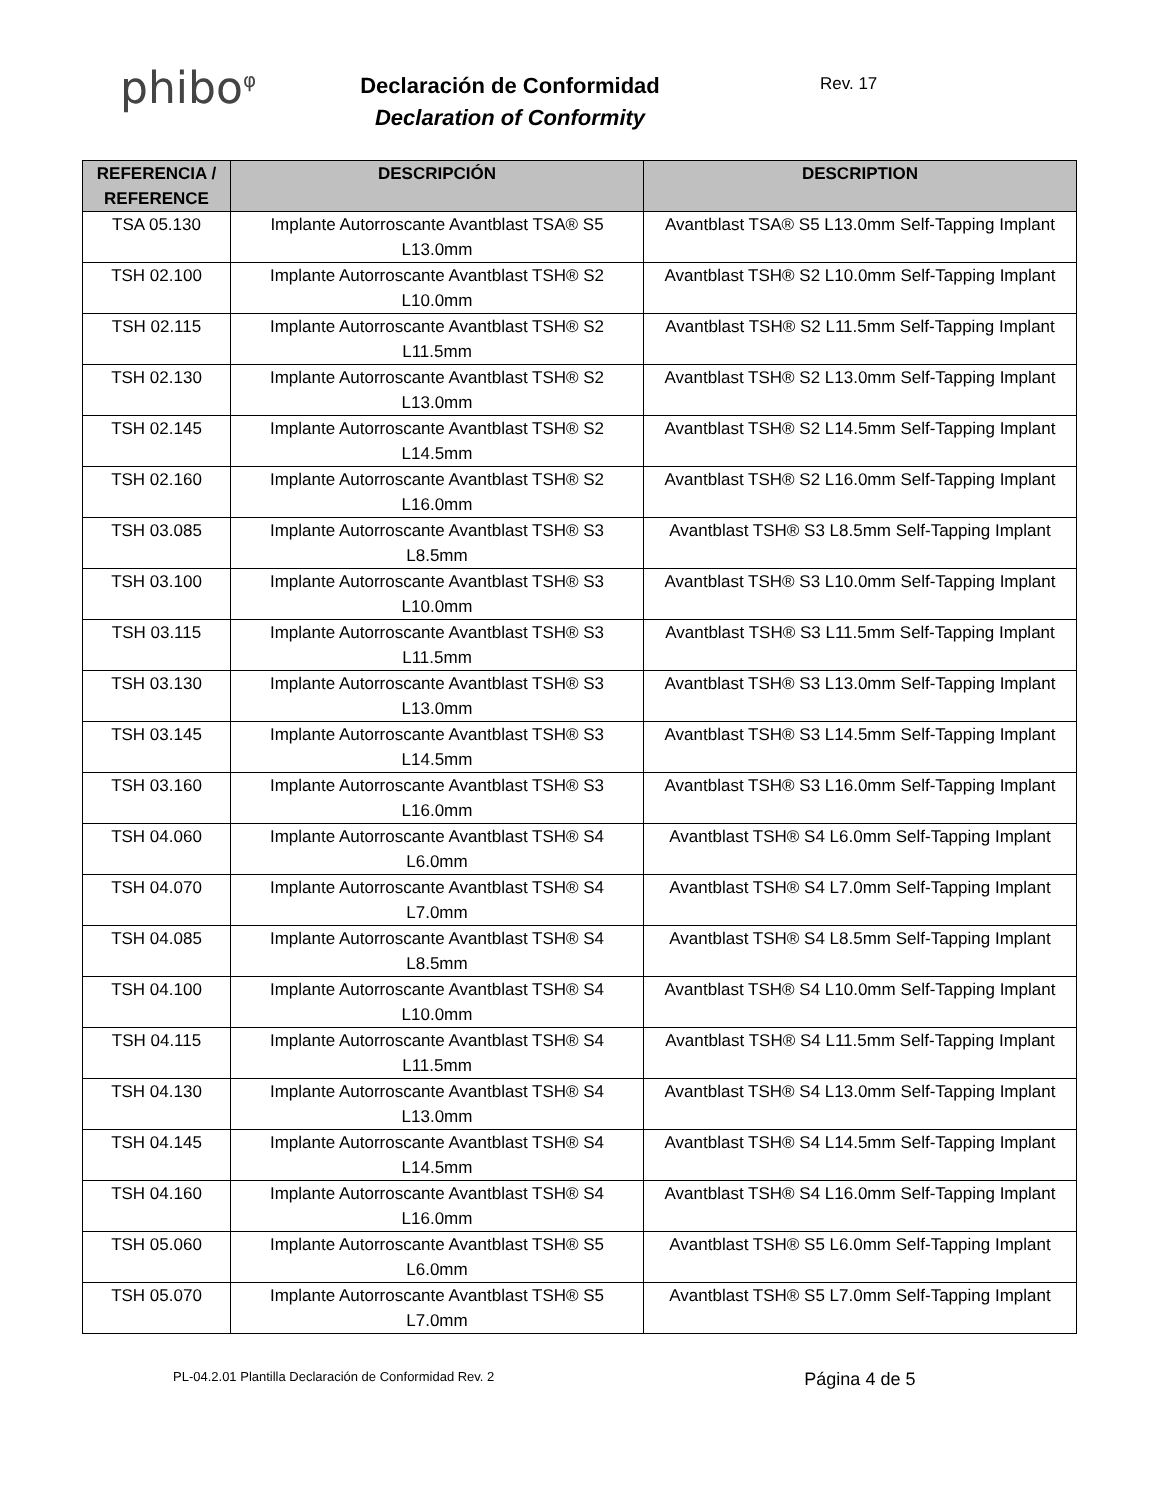phibo<sup>φ</sup>
Declaración de Conformidad
Declaration of Conformity
Rev. 17
| REFERENCIA / REFERENCE | DESCRIPCIÓN | DESCRIPTION |
| --- | --- | --- |
| TSA 05.130 | Implante Autorroscante Avantblast TSA® S5 L13.0mm | Avantblast TSA® S5 L13.0mm Self-Tapping Implant |
| TSH 02.100 | Implante Autorroscante Avantblast TSH® S2 L10.0mm | Avantblast TSH® S2 L10.0mm Self-Tapping Implant |
| TSH 02.115 | Implante Autorroscante Avantblast TSH® S2 L11.5mm | Avantblast TSH® S2 L11.5mm Self-Tapping Implant |
| TSH 02.130 | Implante Autorroscante Avantblast TSH® S2 L13.0mm | Avantblast TSH® S2 L13.0mm Self-Tapping Implant |
| TSH 02.145 | Implante Autorroscante Avantblast TSH® S2 L14.5mm | Avantblast TSH® S2 L14.5mm Self-Tapping Implant |
| TSH 02.160 | Implante Autorroscante Avantblast TSH® S2 L16.0mm | Avantblast TSH® S2 L16.0mm Self-Tapping Implant |
| TSH 03.085 | Implante Autorroscante Avantblast TSH® S3 L8.5mm | Avantblast TSH® S3 L8.5mm Self-Tapping Implant |
| TSH 03.100 | Implante Autorroscante Avantblast TSH® S3 L10.0mm | Avantblast TSH® S3 L10.0mm Self-Tapping Implant |
| TSH 03.115 | Implante Autorroscante Avantblast TSH® S3 L11.5mm | Avantblast TSH® S3 L11.5mm Self-Tapping Implant |
| TSH 03.130 | Implante Autorroscante Avantblast TSH® S3 L13.0mm | Avantblast TSH® S3 L13.0mm Self-Tapping Implant |
| TSH 03.145 | Implante Autorroscante Avantblast TSH® S3 L14.5mm | Avantblast TSH® S3 L14.5mm Self-Tapping Implant |
| TSH 03.160 | Implante Autorroscante Avantblast TSH® S3 L16.0mm | Avantblast TSH® S3 L16.0mm Self-Tapping Implant |
| TSH 04.060 | Implante Autorroscante Avantblast TSH® S4 L6.0mm | Avantblast TSH® S4 L6.0mm Self-Tapping Implant |
| TSH 04.070 | Implante Autorroscante Avantblast TSH® S4 L7.0mm | Avantblast TSH® S4 L7.0mm Self-Tapping Implant |
| TSH 04.085 | Implante Autorroscante Avantblast TSH® S4 L8.5mm | Avantblast TSH® S4 L8.5mm Self-Tapping Implant |
| TSH 04.100 | Implante Autorroscante Avantblast TSH® S4 L10.0mm | Avantblast TSH® S4 L10.0mm Self-Tapping Implant |
| TSH 04.115 | Implante Autorroscante Avantblast TSH® S4 L11.5mm | Avantblast TSH® S4 L11.5mm Self-Tapping Implant |
| TSH 04.130 | Implante Autorroscante Avantblast TSH® S4 L13.0mm | Avantblast TSH® S4 L13.0mm Self-Tapping Implant |
| TSH 04.145 | Implante Autorroscante Avantblast TSH® S4 L14.5mm | Avantblast TSH® S4 L14.5mm Self-Tapping Implant |
| TSH 04.160 | Implante Autorroscante Avantblast TSH® S4 L16.0mm | Avantblast TSH® S4 L16.0mm Self-Tapping Implant |
| TSH 05.060 | Implante Autorroscante Avantblast TSH® S5 L6.0mm | Avantblast TSH® S5 L6.0mm Self-Tapping Implant |
| TSH 05.070 | Implante Autorroscante Avantblast TSH® S5 L7.0mm | Avantblast TSH® S5 L7.0mm Self-Tapping Implant |
PL-04.2.01 Plantilla Declaración de Conformidad Rev. 2 Página 4 de 5